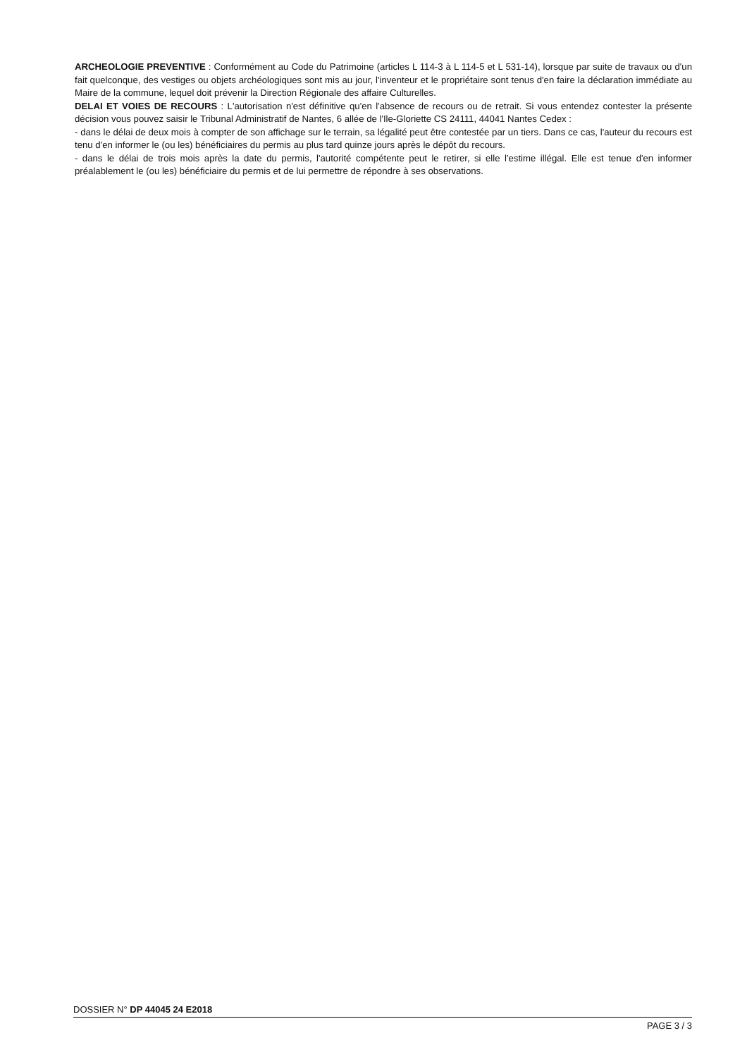ARCHEOLOGIE PREVENTIVE : Conformément au Code du Patrimoine (articles L 114-3 à L 114-5 et L 531-14), lorsque par suite de travaux ou d'un fait quelconque, des vestiges ou objets archéologiques sont mis au jour, l'inventeur et le propriétaire sont tenus d'en faire la déclaration immédiate au Maire de la commune, lequel doit prévenir la Direction Régionale des affaire Culturelles.
DELAI ET VOIES DE RECOURS : L'autorisation n'est définitive qu'en l'absence de recours ou de retrait. Si vous entendez contester la présente décision vous pouvez saisir le Tribunal Administratif de Nantes, 6 allée de l'Ile-Gloriette CS 24111, 44041 Nantes Cedex :
- dans le délai de deux mois à compter de son affichage sur le terrain, sa légalité peut être contestée par un tiers. Dans ce cas, l'auteur du recours est tenu d'en informer le (ou les) bénéficiaires du permis au plus tard quinze jours après le dépôt du recours.
- dans le délai de trois mois après la date du permis, l'autorité compétente peut le retirer, si elle l'estime illégal. Elle est tenue d'en informer préalablement le (ou les) bénéficiaire du permis et de lui permettre de répondre à ses observations.
DOSSIER N° DP 44045 24 E2018
PAGE 3 / 3